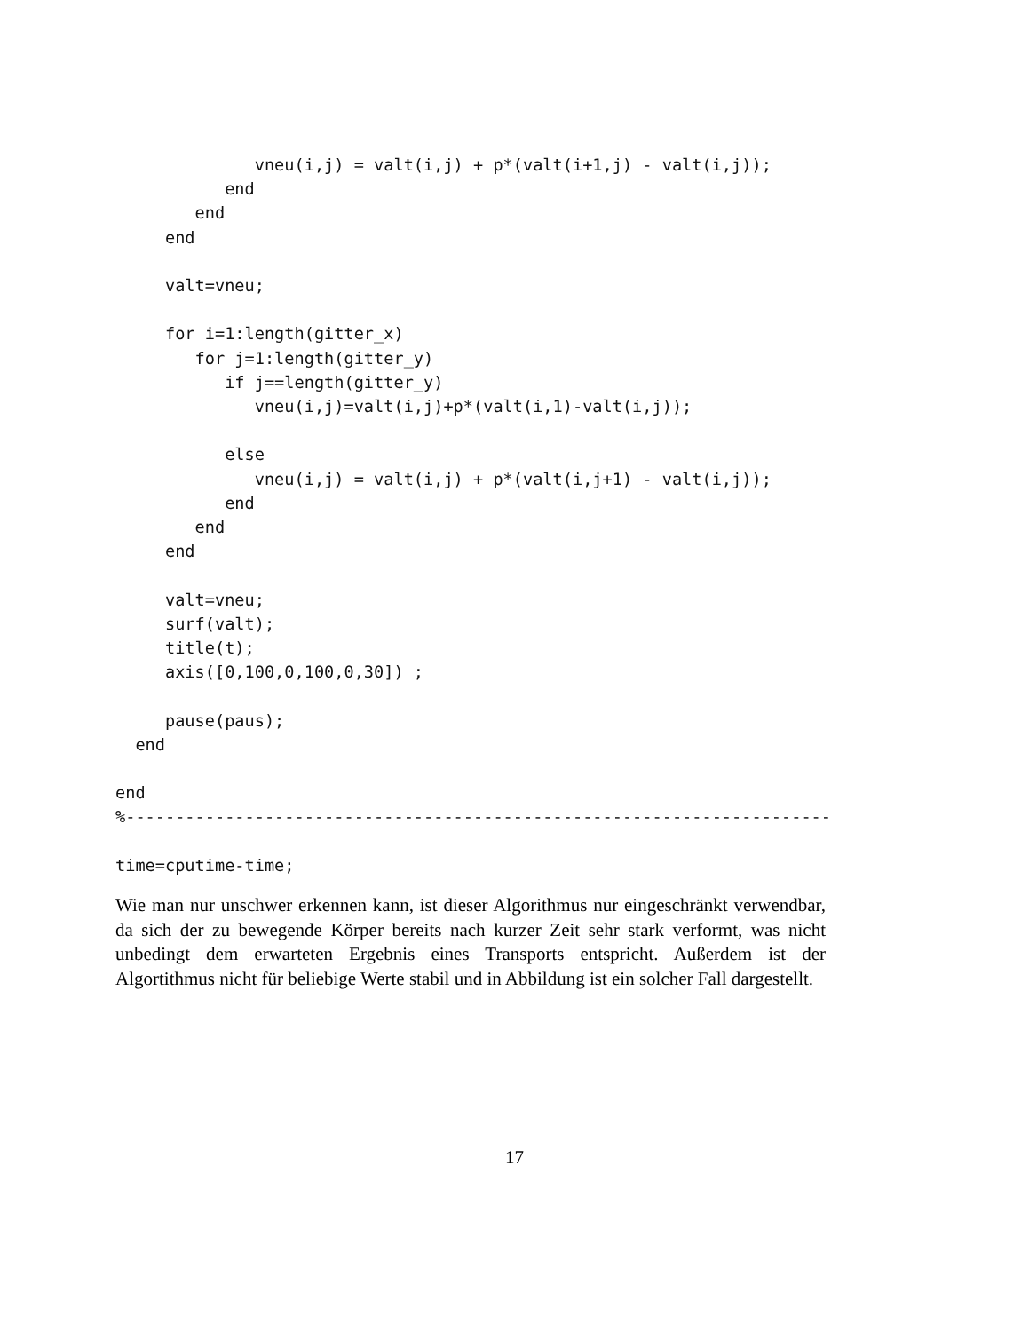vneu(i,j) = valt(i,j) + p*(valt(i+1,j) - valt(i,j));
           end
        end
     end

     valt=vneu;

     for i=1:length(gitter_x)
        for j=1:length(gitter_y)
           if j==length(gitter_y)
              vneu(i,j)=valt(i,j)+p*(valt(i,1)-valt(i,j));

           else
              vneu(i,j) = valt(i,j) + p*(valt(i,j+1) - valt(i,j));
           end
        end
     end

     valt=vneu;
     surf(valt);
     title(t);
     axis([0,100,0,100,0,30]) ;

     pause(paus);
  end

end
%-----------------------------------------------------------------------

time=cputime-time;
Wie man nur unschwer erkennen kann, ist dieser Algorithmus nur eingeschränkt verwendbar, da sich der zu bewegende Körper bereits nach kurzer Zeit sehr stark verformt, was nicht unbedingt dem erwarteten Ergebnis eines Transports entspricht. Außerdem ist der Algortithmus nicht für beliebige Werte stabil und in Abbildung ist ein solcher Fall dargestellt.
17